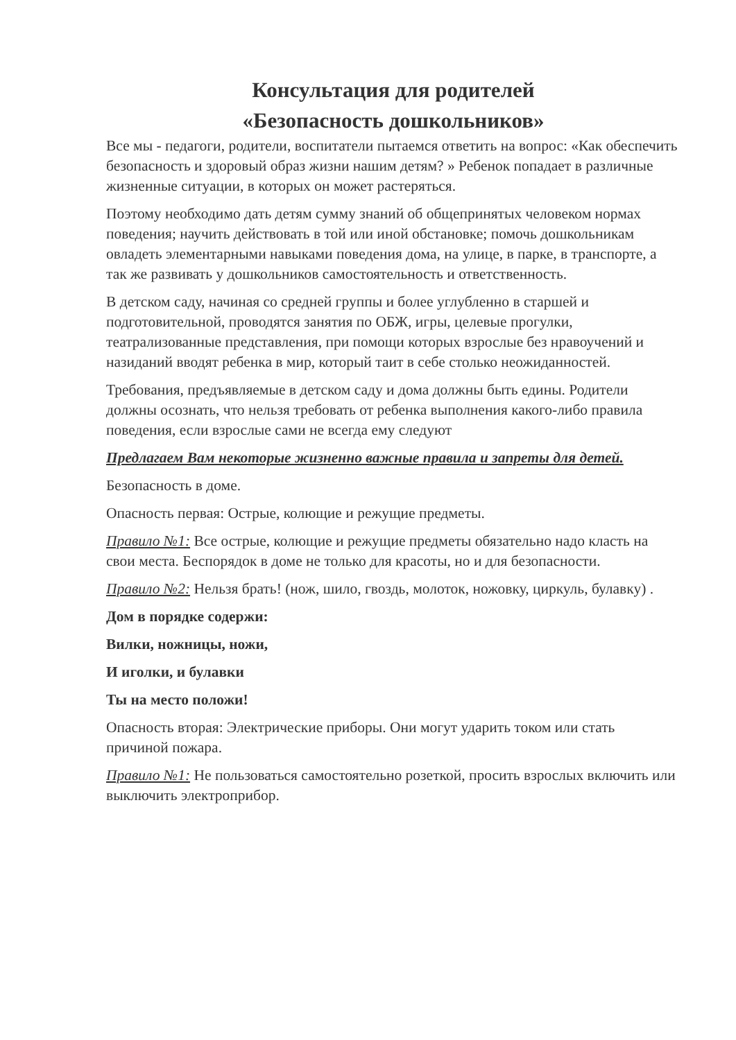Консультация для родителей
«Безопасность дошкольников»
Все мы - педагоги, родители, воспитатели пытаемся ответить на вопрос: «Как обеспечить безопасность и здоровый образ жизни нашим детям? » Ребенок попадает в различные жизненные ситуации, в которых он может растеряться.
Поэтому необходимо дать детям сумму знаний об общепринятых человеком нормах поведения; научить действовать в той или иной обстановке; помочь дошкольникам овладеть элементарными навыками поведения дома, на улице, в парке, в транспорте, а так же развивать у дошкольников самостоятельность и ответственность.
В детском саду, начиная со средней группы и более углубленно в старшей и подготовительной, проводятся занятия по ОБЖ, игры, целевые прогулки, театрализованные представления, при помощи которых взрослые без нравоучений и назиданий вводят ребенка в мир, который таит в себе столько неожиданностей.
Требования, предъявляемые в детском саду и дома должны быть едины. Родители должны осознать, что нельзя требовать от ребенка выполнения какого-либо правила поведения, если взрослые сами не всегда ему следуют
Предлагаем Вам некоторые жизненно важные правила и запреты для детей.
Безопасность в доме.
Опасность первая: Острые, колющие и режущие предметы.
Правило №1: Все острые, колющие и режущие предметы обязательно надо класть на свои места. Беспорядок в доме не только для красоты, но и для безопасности.
Правило №2: Нельзя брать! (нож, шило, гвоздь, молоток, ножовку, циркуль, булавку) .
Дом в порядке содержи:
Вилки, ножницы, ножи,
И иголки, и булавки
Ты на место положи!
Опасность вторая: Электрические приборы. Они могут ударить током или стать причиной пожара.
Правило №1: Не пользоваться самостоятельно розеткой, просить взрослых включить или выключить электроприбор.